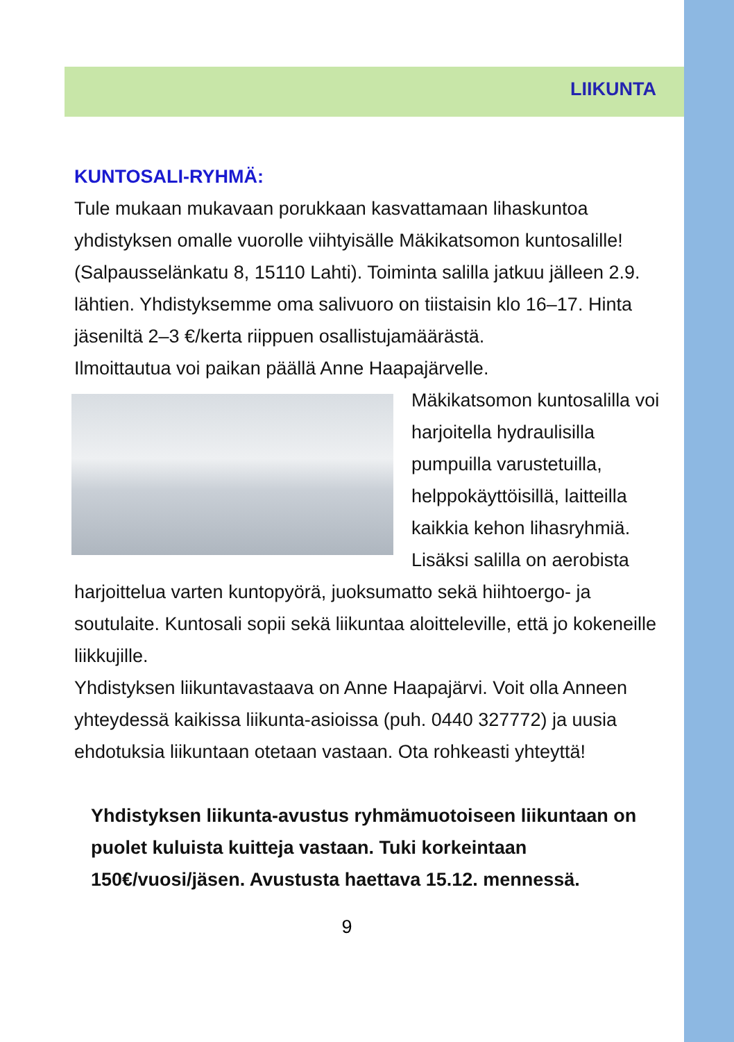LIIKUNTA
KUNTOSALI-RYHMÄ:
Tule mukaan mukavaan porukkaan kasvattamaan lihaskuntoa yhdistyksen omalle vuorolle viihtyisälle Mäkikatsomon kuntosalille! (Salpausselänkatu 8, 15110 Lahti). Toiminta salilla jatkuu jälleen 2.9. lähtien. Yhdistyksemme oma salivuoro on tiistaisin klo 16–17. Hinta jäseniltä 2–3 €/kerta riippuen osallistujamäärästä.
Ilmoittautua voi paikan päällä Anne Haapajärvelle.
Mäkikatsomon kuntosalilla voi harjoitella hydraulisilla pumpuilla varustetuilla, helppokäyttöisillä, laitteilla kaikkia kehon lihasryhmiä. Lisäksi salilla on aerobista harjoittelua varten kuntopyörä, juoksumatto sekä hiihtoergo- ja soutulaite. Kuntosali sopii sekä liikuntaa aloitteleville, että jo kokeneille liikkujille.
Yhdistyksen liikuntavastaava on Anne Haapajärvi. Voit olla Anneen yhteydessä kaikissa liikunta-asioissa (puh. 0440 327772) ja uusia ehdotuksia liikuntaan otetaan vastaan. Ota rohkeasti yhteyttä!
Yhdistyksen liikunta-avustus ryhmämuotoiseen liikuntaan on puolet kuluista kuitteja vastaan. Tuki korkeintaan 150€/vuosi/jäsen. Avustusta haettava 15.12. mennessä.
9